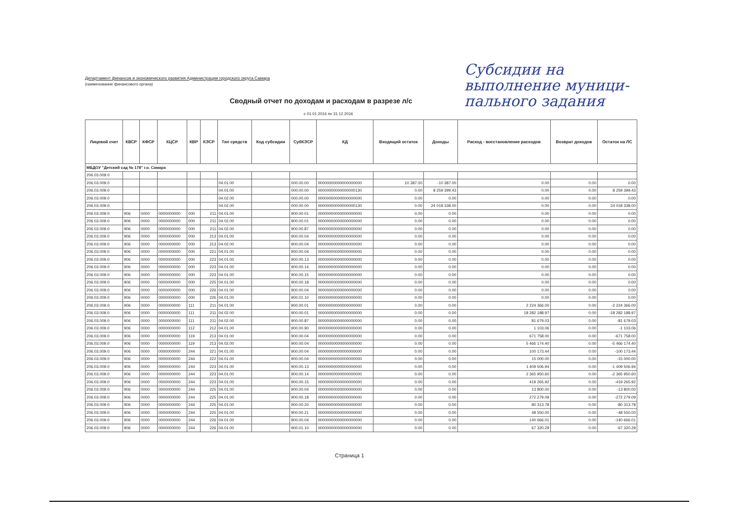Департамент финансов и экономического развития Администрации городского округа Самара
(наименование финансового органа)
Субсидии на
выполнение муници-
пального задания
Сводный отчет по доходам и расходам в разрезе л/с
с 01.01.2016 по 31.12.2016
| Лицевой счет | КВСР | КФСР | КЦСР | КВР | КЭСР | Тип средств | Код субсидии | СубКЭСР | КД | Входящий остаток | Доходы | Расход - восстановление расходов | Возврат доходов | Остаток на ЛС |
| --- | --- | --- | --- | --- | --- | --- | --- | --- | --- | --- | --- | --- | --- | --- |
| МБДОУ "Детский сад № 178" г.о. Самара | | | | | | | | | | | | | | |
| 206.03.009.0 | | | | | | | | | | | | | | |
| 206.03.009.0 | | | | | | 04.01.00 | | 000.00.00 | 00000000000000000000 | 10 387.00 | -10 387.00 | 0.00 | 0.00 | 0.00 |
| 206.03.009.0 | | | | | | 04.01.00 | | 000.00.00 | 00000000000000000130 | 0.00 | 8 259 399.43 | 0.00 | 0.00 | 8 259 399.43 |
| 206.03.009.0 | | | | | | 04.02.00 | | 000.00.00 | 00000000000000000000 | 0.00 | 0.00 | 0.00 | 0.00 | 0.00 |
| 206.03.009.0 | | | | | | 04.02.00 | | 000.00.00 | 00000000000000000130 | 0.00 | 24 018 338.00 | 0.00 | 0.00 | 24 018 338.00 |
| 206.03.009.0 | 906 | 0000 | 0000000000 | 000 | 211 | 04.01.00 | | 900.00.01 | 00000000000000000000 | 0.00 | 0.00 | 0.00 | 0.00 | 0.00 |
| 206.03.009.0 | 906 | 0000 | 0000000000 | 000 | 211 | 04.02.00 | | 900.00.01 | 00000000000000000000 | 0.00 | 0.00 | 0.00 | 0.00 | 0.00 |
| 206.03.009.0 | 906 | 0000 | 0000000000 | 000 | 211 | 04.02.00 | | 900.00.87 | 00000000000000000000 | 0.00 | 0.00 | 0.00 | 0.00 | 0.00 |
| 206.03.009.0 | 906 | 0000 | 0000000000 | 000 | 213 | 04.01.00 | | 900.00.04 | 00000000000000000000 | 0.00 | 0.00 | 0.00 | 0.00 | 0.00 |
| 206.03.009.0 | 906 | 0000 | 0000000000 | 000 | 213 | 04.02.00 | | 900.00.04 | 00000000000000000000 | 0.00 | 0.00 | 0.00 | 0.00 | 0.00 |
| 206.03.009.0 | 906 | 0000 | 0000000000 | 000 | 221 | 04.01.00 | | 900.00.04 | 00000000000000000000 | 0.00 | 0.00 | 0.00 | 0.00 | 0.00 |
| 206.03.009.0 | 906 | 0000 | 0000000000 | 000 | 223 | 04.01.00 | | 900.00.13 | 00000000000000000000 | 0.00 | 0.00 | 0.00 | 0.00 | 0.00 |
| 206.03.009.0 | 906 | 0000 | 0000000000 | 000 | 223 | 04.01.00 | | 900.00.14 | 00000000000000000000 | 0.00 | 0.00 | 0.00 | 0.00 | 0.00 |
| 206.03.009.0 | 906 | 0000 | 0000000000 | 000 | 223 | 04.01.00 | | 900.00.15 | 00000000000000000000 | 0.00 | 0.00 | 0.00 | 0.00 | 0.00 |
| 206.03.009.0 | 906 | 0000 | 0000000000 | 000 | 225 | 04.01.00 | | 900.00.18 | 00000000000000000000 | 0.00 | 0.00 | 0.00 | 0.00 | 0.00 |
| 206.03.009.0 | 906 | 0000 | 0000000000 | 000 | 226 | 04.01.00 | | 900.00.04 | 00000000000000000000 | 0.00 | 0.00 | 0.00 | 0.00 | 0.00 |
| 206.03.009.0 | 906 | 0000 | 0000000000 | 000 | 226 | 04.01.00 | | 900.01.10 | 00000000000000000000 | 0.00 | 0.00 | 0.00 | 0.00 | 0.00 |
| 206.03.009.0 | 906 | 0000 | 0000000000 | 111 | 211 | 04.01.00 | | 900.00.01 | 00000000000000000000 | 0.00 | 0.00 | 2 224 366.00 | 0.00 | -2 224 366.00 |
| 206.03.009.0 | 906 | 0000 | 0000000000 | 111 | 211 | 04.02.00 | | 900.00.01 | 00000000000000000000 | 0.00 | 0.00 | 18 282 188.97 | 0.00 | -18 282 188.97 |
| 206.03.009.0 | 906 | 0000 | 0000000000 | 111 | 211 | 04.02.00 | | 900.00.87 | 00000000000000000000 | 0.00 | 0.00 | 81 679.03 | 0.00 | -81 679.03 |
| 206.03.009.0 | 906 | 0000 | 0000000000 | 112 | 212 | 04.01.00 | | 900.00.90 | 00000000000000000000 | 0.00 | 0.00 | 1 103.06 | 0.00 | -1 103.06 |
| 206.03.009.0 | 906 | 0000 | 0000000000 | 119 | 213 | 04.01.00 | | 900.00.04 | 00000000000000000000 | 0.00 | 0.00 | 671 758.00 | 0.00 | -671 758.00 |
| 206.03.009.0 | 906 | 0000 | 0000000000 | 119 | 213 | 04.02.00 | | 900.00.04 | 00000000000000000000 | 0.00 | 0.00 | 5 466 174.40 | 0.00 | -5 466 174.40 |
| 206.03.009.0 | 906 | 0000 | 0000000000 | 244 | 221 | 04.01.00 | | 900.00.04 | 00000000000000000000 | 0.00 | 0.00 | 100 173.44 | 0.00 | -100 173.44 |
| 206.03.009.0 | 906 | 0000 | 0000000000 | 244 | 222 | 04.01.00 | | 900.00.04 | 00000000000000000000 | 0.00 | 0.00 | 15 000.00 | 0.00 | -15 000.00 |
| 206.03.009.0 | 906 | 0000 | 0000000000 | 244 | 223 | 04.01.00 | | 900.00.13 | 00000000000000000000 | 0.00 | 0.00 | 1 409 506.94 | 0.00 | -1 409 506.94 |
| 206.03.009.0 | 906 | 0000 | 0000000000 | 244 | 223 | 04.01.00 | | 900.00.14 | 00000000000000000000 | 0.00 | 0.00 | 2 365 950.60 | 0.00 | -2 365 950.60 |
| 206.03.009.0 | 906 | 0000 | 0000000000 | 244 | 223 | 04.01.00 | | 900.00.15 | 00000000000000000000 | 0.00 | 0.00 | 419 265.92 | 0.00 | -419 265.92 |
| 206.03.009.0 | 906 | 0000 | 0000000000 | 244 | 225 | 04.01.00 | | 900.00.04 | 00000000000000000000 | 0.00 | 0.00 | 13 800.00 | 0.00 | -13 800.00 |
| 206.03.009.0 | 906 | 0000 | 0000000000 | 244 | 225 | 04.01.00 | | 900.00.18 | 00000000000000000000 | 0.00 | 0.00 | 272 279.09 | 0.00 | -272 279.09 |
| 206.03.009.0 | 906 | 0000 | 0000000000 | 244 | 225 | 04.01.00 | | 900.00.20 | 00000000000000000000 | 0.00 | 0.00 | 80 313.78 | 0.00 | -80 313.78 |
| 206.03.009.0 | 906 | 0000 | 0000000000 | 244 | 225 | 04.01.00 | | 900.00.21 | 00000000000000000000 | 0.00 | 0.00 | 48 550.00 | 0.00 | -48 550.00 |
| 206.03.009.0 | 906 | 0000 | 0000000000 | 244 | 226 | 04.01.00 | | 900.00.04 | 00000000000000000000 | 0.00 | 0.00 | 140 666.01 | 0.00 | -140 666.01 |
| 206.03.009.0 | 906 | 0000 | 0000000000 | 244 | 226 | 04.01.00 | | 900.01.10 | 00000000000000000000 | 0.00 | 0.00 | 67 320.29 | 0.00 | -67 320.29 |
Страница 1